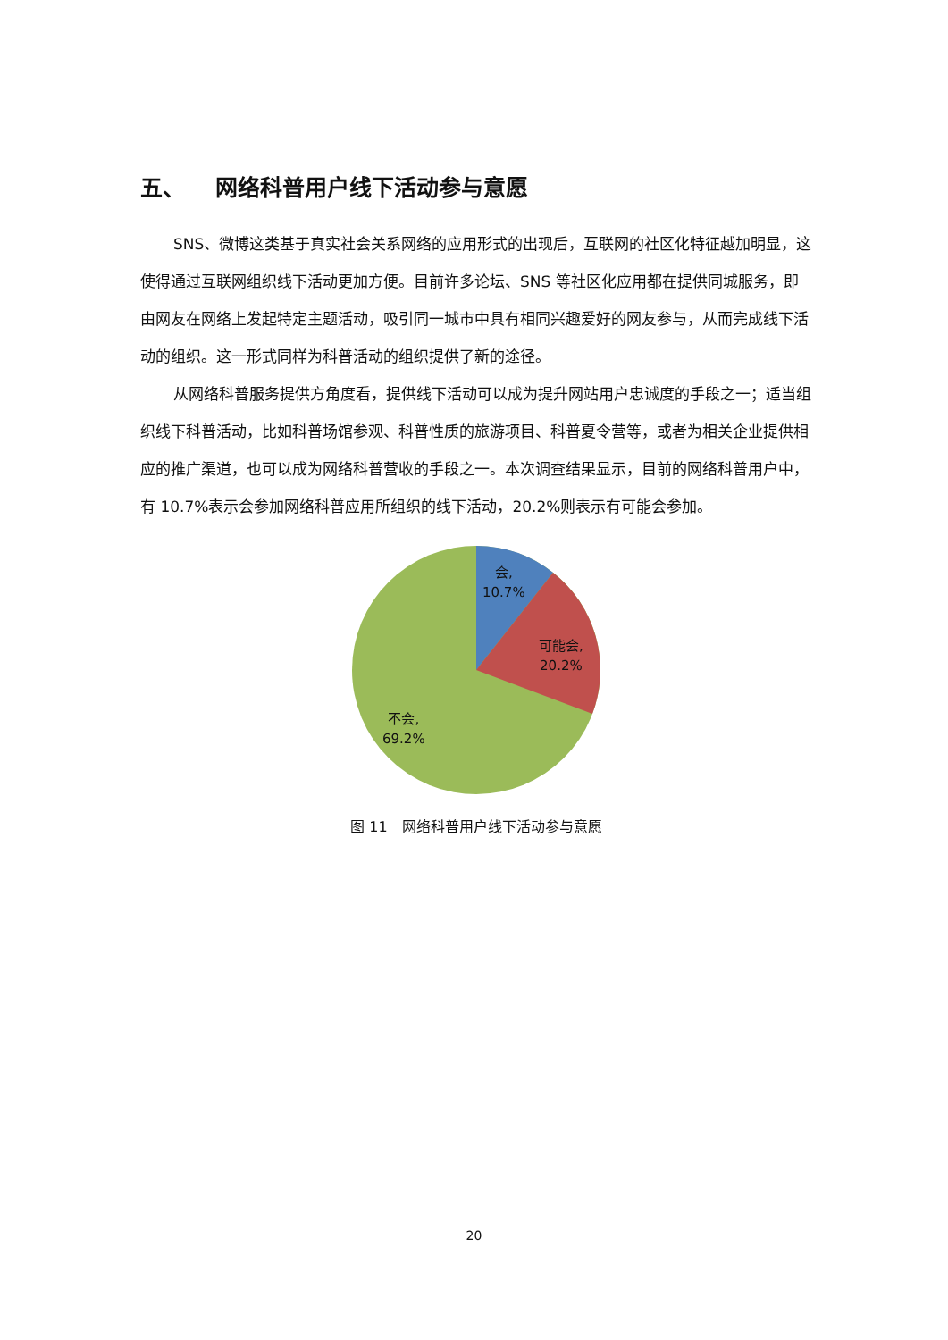五、 网络科普用户线下活动参与意愿
SNS、微博这类基于真实社会关系网络的应用形式的出现后，互联网的社区化特征越加明显，这使得通过互联网组织线下活动更加方便。目前许多论坛、SNS 等社区化应用都在提供同城服务，即由网友在网络上发起特定主题活动，吸引同一城市中具有相同兴趣爱好的网友参与，从而完成线下活动的组织。这一形式同样为科普活动的组织提供了新的途径。
从网络科普服务提供方角度看，提供线下活动可以成为提升网站用户忠诚度的手段之一；适当组织线下科普活动，比如科普场馆参观、科普性质的旅游项目、科普夏令营等，或者为相关企业提供相应的推广渠道，也可以成为网络科普营收的手段之一。本次调查结果显示，目前的网络科普用户中，有 10.7%表示会参加网络科普应用所组织的线下活动，20.2%则表示有可能会参加。
会,
10.7%
可能会,
20.2%
不会,
69.2%
图 11　网络科普用户线下活动参与意愿
20